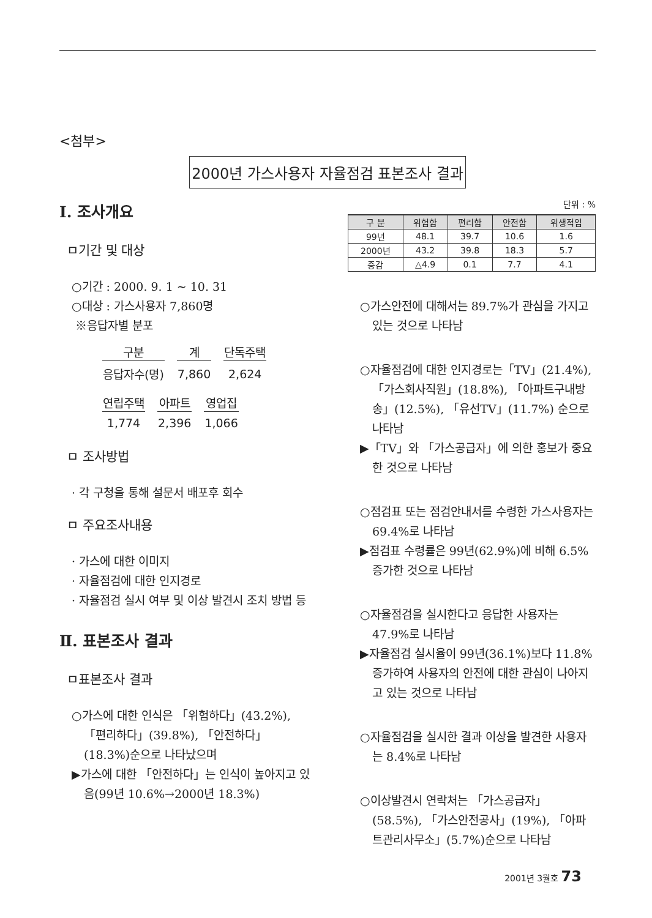<첨부>
2000년 가스사용자 자율점검 표본조사 결과
Ⅰ. 조사개요
ㅁ기간 및 대상
○기간 : 2000. 9. 1 ~ 10. 31
○대상 : 가스사용자 7,860명
※응답자별 분포
| 구분 | 계 | 단독주택 |
| --- | --- | --- |
| 응답자수(명) | 7,860 | 2,624 |
| 연립주택 | 아파트 | 영업집 |
| --- | --- | --- |
| 1,774 | 2,396 | 1,066 |
ㅁ 조사방법
· 각 구청을 통해 설문서 배포후 회수
ㅁ 주요조사내용
· 가스에 대한 이미지
· 자율점검에 대한 인지경로
· 자율점검 실시 여부 및 이상 발견시 조치 방법 등
Ⅱ. 표본조사 결과
ㅁ표본조사 결과
○가스에 대한 인식은 「위험하다」(43.2%), 「편리하다」(39.8%), 「안전하다」(18.3%)순으로 나타났으며
▶가스에 대한 「안전하다」는 인식이 높아지고 있음(99년 10.6%→2000년 18.3%)
단위 : %
| 구 분 | 위험함 | 편리함 | 안전함 | 위생적임 |
| --- | --- | --- | --- | --- |
| 99년 | 48.1 | 39.7 | 10.6 | 1.6 |
| 2000년 | 43.2 | 39.8 | 18.3 | 5.7 |
| 증감 | △4.9 | 0.1 | 7.7 | 4.1 |
○가스안전에 대해서는 89.7%가 관심을 가지고 있는 것으로 나타남
○자율점검에 대한 인지경로는「TV」(21.4%), 「가스회사직원」(18.8%), 「아파트구내방송」(12.5%), 「유선TV」(11.7%) 순으로 나타남
▶「TV」와 「가스공급자」에 의한 홍보가 중요한 것으로 나타남
○점검표 또는 점검안내서를 수령한 가스사용자는 69.4%로 나타남
▶점검표 수령률은 99년(62.9%)에 비해 6.5% 증가한 것으로 나타남
○자율점검을 실시한다고 응답한 사용자는 47.9%로 나타남
▶자율점검 실시율이 99년(36.1%)보다 11.8% 증가하여 사용자의 안전에 대한 관심이 나아지고 있는 것으로 나타남
○자율점검을 실시한 결과 이상을 발견한 사용자는 8.4%로 나타남
○이상발견시 연락처는 「가스공급자」(58.5%), 「가스안전공사」(19%), 「아파트관리사무소」(5.7%)순으로 나타남
2001년 3월호 73